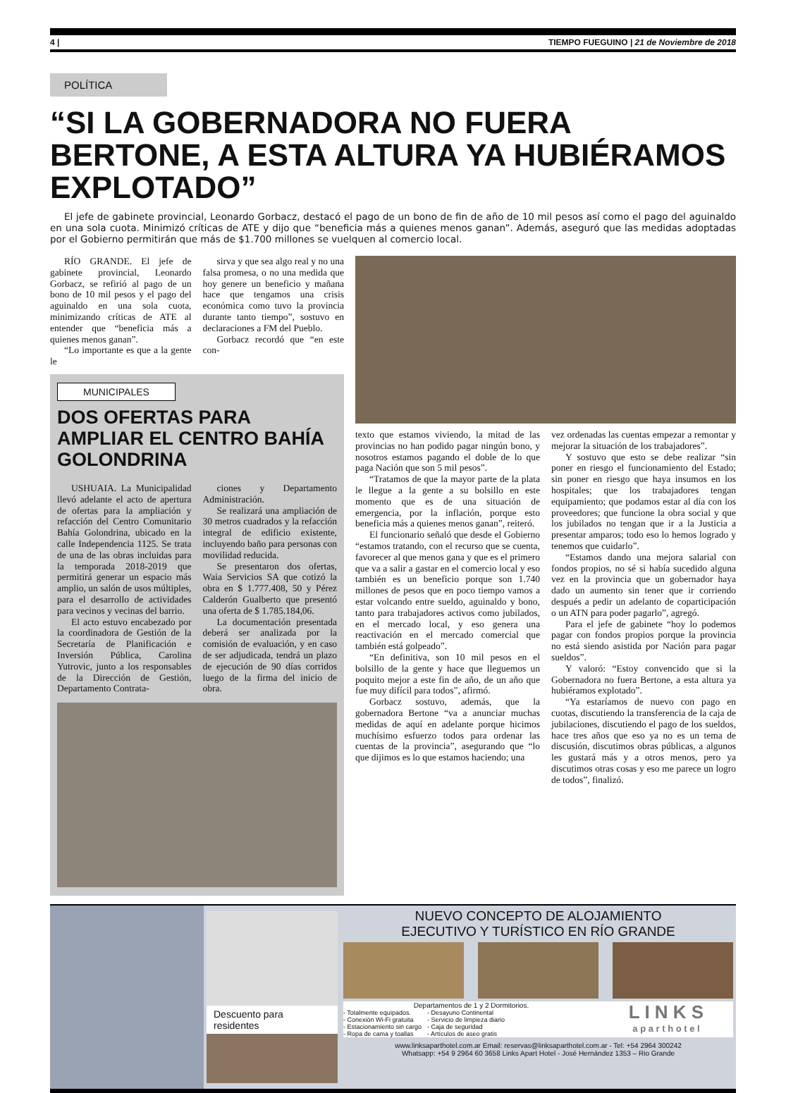4 | TIEMPO FUEGUINO | 21 de Noviembre de 2018
POLÍTICA
“SI LA GOBERNADORA NO FUERA BERTONE, A ESTA ALTURA YA HUBIÉRAMOS EXPLOTADO”
El jefe de gabinete provincial, Leonardo Gorbacz, destacó el pago de un bono de fin de año de 10 mil pesos así como el pago del aguinaldo en una sola cuota. Minimizó críticas de ATE y dijo que “beneficia más a quienes menos ganan”. Además, aseguró que las medidas adoptadas por el Gobierno permitirán que más de $1.700 millones se vuelquen al comercio local.
RÍO GRANDE. El jefe de gabinete provincial, Leonardo Gorbacz, se refirió al pago de un bono de 10 mil pesos y el pago del aguinaldo en una sola cuota, minimizando críticas de ATE al entender que “beneficia más a quienes menos ganan”.
“Lo importante es que a la gente le
sirva y que sea algo real y no una falsa promesa, o no una medida que hoy genere un beneficio y mañana hace que tengamos una crisis económica como tuvo la provincia durante tanto tiempo”, sostuvo en declaraciones a FM del Pueblo.
Gorbacz recordó que “en este con-
MUNICIPALES
DOS OFERTAS PARA AMPLIAR EL CENTRO BAHÍA GOLONDRINA
USHUAIA. La Municipalidad llevó adelante el acto de apertura de ofertas para la ampliación y refacción del Centro Comunitario Bahía Golondrina, ubicado en la calle Independencia 1125. Se trata de una de las obras incluidas para la temporada 2018-2019 que permitirá generar un espacio más amplio, un salón de usos múltiples, para el desarrollo de actividades para vecinos y vecinas del barrio.
El acto estuvo encabezado por la coordinadora de Gestión de la Secretaría de Planificación e Inversión Pública, Carolina Yutrovic, junto a los responsables de la Dirección de Gestión, Departamento Contrata-
ciones y Departamento Administración.
Se realizará una ampliación de 30 metros cuadrados y la refacción integral de edificio existente, incluyendo baño para personas con movilidad reducida.
Se presentaron dos ofertas, Waia Servicios SA que cotizó la obra en $ 1.777.408, 50 y Pérez Calderón Gualberto que presentó una oferta de $ 1.785.184,06.
La documentación presentada deberá ser analizada por la comisión de evaluación, y en caso de ser adjudicada, tendrá un plazo de ejecución de 90 días corridos luego de la firma del inicio de obra.
texto que estamos viviendo, la mitad de las provincias no han podido pagar ningún bono, y nosotros estamos pagando el doble de lo que paga Nación que son 5 mil pesos”.
“Tratamos de que la mayor parte de la plata le llegue a la gente a su bolsillo en este momento que es de una situación de emergencia, por la inflación, porque esto beneficia más a quienes menos ganan”, reiteró.
El funcionario señaló que desde el Gobierno “estamos tratando, con el recurso que se cuenta, favorecer al que menos gana y que es el primero que va a salir a gastar en el comercio local y eso también es un beneficio porque son 1.740 millones de pesos que en poco tiempo vamos a estar volcando entre sueldo, aguinaldo y bono, tanto para trabajadores activos como jubilados, en el mercado local, y eso genera una reactivación en el mercado comercial que también está golpeado”.
“En definitiva, son 10 mil pesos en el bolsillo de la gente y hace que lleguemos un poquito mejor a este fin de año, de un año que fue muy difícil para todos”, afirmó.
Gorbacz sostuvo, además, que la gobernadora Bertone “va a anunciar muchas medidas de aquí en adelante porque hicimos muchísimo esfuerzo todos para ordenar las cuentas de la provincia”, asegurando que “lo que dijimos es lo que estamos haciendo; una
vez ordenadas las cuentas empezar a remontar y mejorar la situación de los trabajadores”.
Y sostuvo que esto se debe realizar “sin poner en riesgo el funcionamiento del Estado; sin poner en riesgo que haya insumos en los hospitales; que los trabajadores tengan equipamiento; que podamos estar al día con los proveedores; que funcione la obra social y que los jubilados no tengan que ir a la Justicia a presentar amparos; todo eso lo hemos logrado y tenemos que cuidarlo”.
“Estamos dando una mejora salarial con fondos propios, no sé si había sucedido alguna vez en la provincia que un gobernador haya dado un aumento sin tener que ir corriendo después a pedir un adelanto de coparticipación o un ATN para poder pagarlo”, agregó.
Para el jefe de gabinete “hoy lo podemos pagar con fondos propios porque la provincia no está siendo asistida por Nación para pagar sueldos”.
Y valoró: “Estoy convencido que si la Gobernadora no fuera Bertone, a esta altura ya hubiéramos explotado”.
“Ya estaríamos de nuevo con pago en cuotas, discutiendo la transferencia de la caja de jubilaciones, discutiendo el pago de los sueldos, hace tres años que eso ya no es un tema de discusión, discutimos obras públicas, a algunos les gustará más y a otros menos, pero ya discutimos otras cosas y eso me parece un logro de todos”, finalizó.
Descuento para residentes
NUEVO CONCEPTO DE ALOJAMIENTO
EJECUTIVO Y TURÍSTICO EN RÍO GRANDE
Departamentos de 1 y 2 Dormitorios.
- Totalmente equipados.
- Conexión Wi-Fi gratuita
- Estacionamiento sin cargo
- Ropa de cama y toallas
- Desayuno Continental
- Servicio de limpieza diario
- Caja de seguridad
- Artículos de aseo gratis
L I N K S
a p a r t h o t e l
www.linksaparthotel.com.ar Email: reservas@linksaparthotel.com.ar - Tel: +54 2964 300242
Whatsapp: +54 9 2964 60 3658 Links Apart Hotel - José Hernández 1353 – Rio Grande